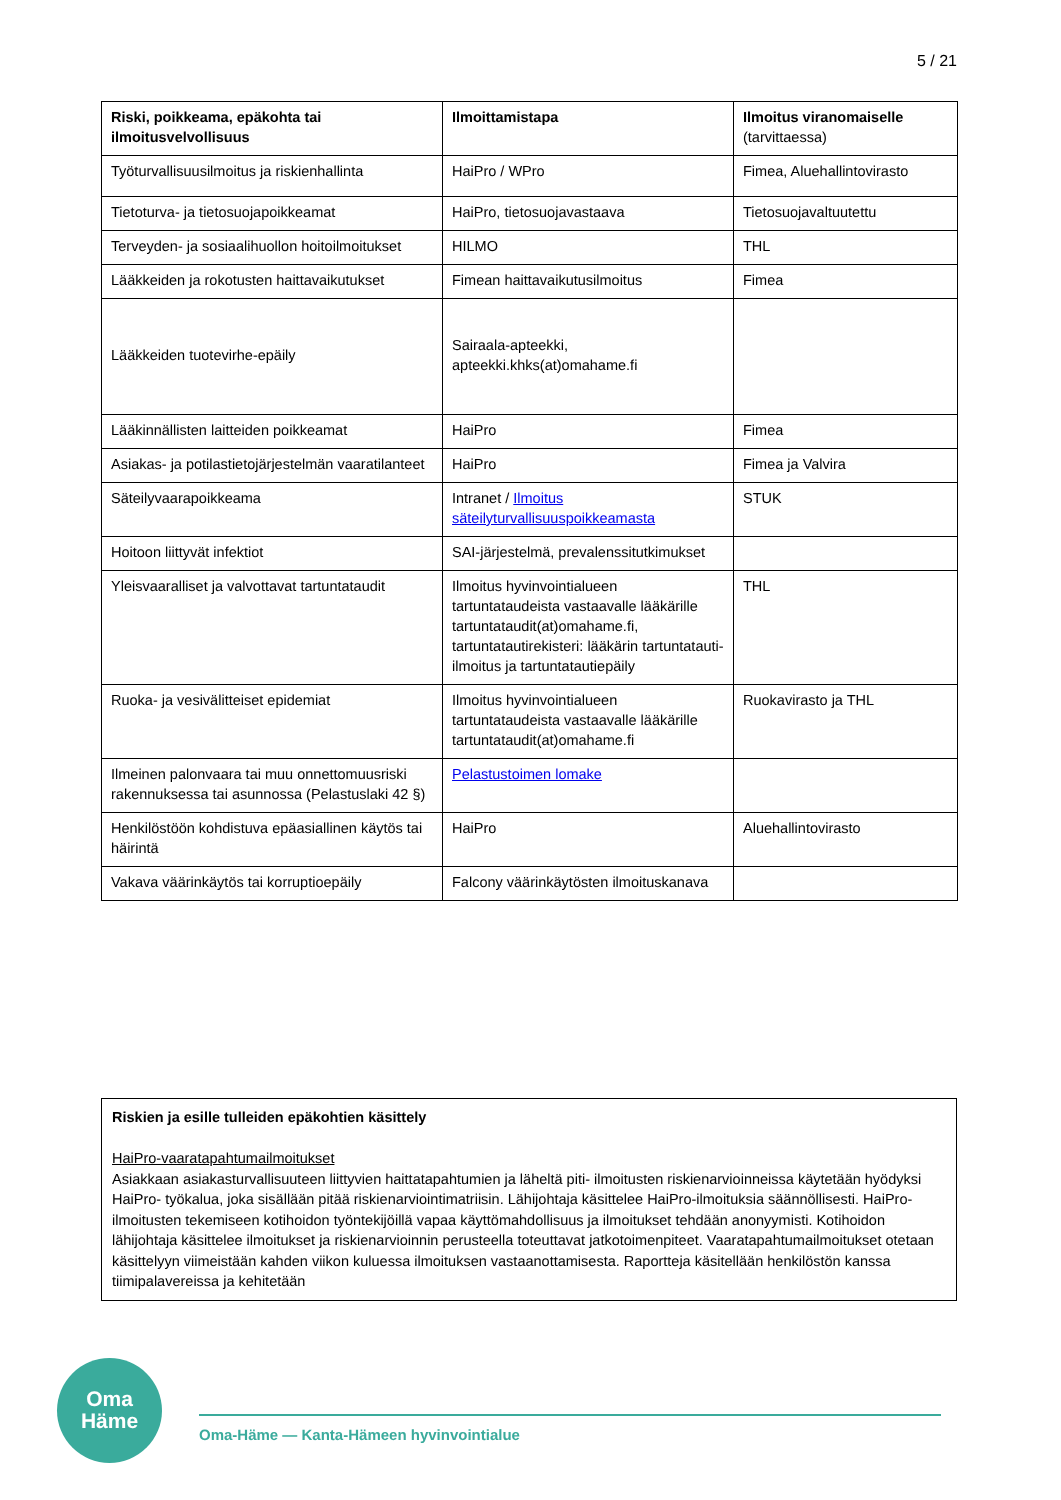5 / 21
| Riski, poikkeama, epäkohta tai ilmoitusvelvollisuus | Ilmoittamistapa | Ilmoitus viranomaiselle (tarvittaessa) |
| --- | --- | --- |
| Työturvallisuusilmoitus ja riskienhallinta | HaiPro / WPro | Fimea, Aluehallintovirasto |
| Tietoturva- ja tietosuojapoikkeamat | HaiPro, tietosuojavastaava | Tietosuojavaltuutettu |
| Terveyden- ja sosiaalihuollon hoitoilmoitukset | HILMO | THL |
| Lääkkeiden ja rokotusten haittavaikutukset | Fimean haittavaikutusilmoitus | Fimea |
| Lääkkeiden tuotevirhe-epäily | Sairaala-apteekki, apteekki.khks(at)omahame.fi | |
| Lääkinnällisten laitteiden poikkeamat | HaiPro | Fimea |
| Asiakas- ja potilastietojärjestelmän vaaratilanteet | HaiPro | Fimea ja Valvira |
| Säteilyvaarapoikkeama | Intranet / Ilmoitus säteilyturvallisuuspoikkeamasta | STUK |
| Hoitoon liittyvät infektiot | SAI-järjestelmä, prevalenssitutkimukset | |
| Yleisvaaralliset ja valvottavat tartuntataudit | Ilmoitus hyvinvointialueen tartuntataudeista vastaavalle lääkärille tartuntataudit(at)omahame.fi, tartuntatautirekisteri: lääkärin tartuntatauti-ilmoitus ja tartuntatautiepäily | THL |
| Ruoka- ja vesivälitteiset epidemiat | Ilmoitus hyvinvointialueen tartuntataudeista vastaavalle lääkärille tartuntataudit(at)omahame.fi | Ruokavirasto ja THL |
| Ilmeinen palonvaara tai muu onnettomuusriski rakennuksessa tai asunnossa (Pelastuslaki 42 §) | Pelastustoimen lomake | |
| Henkilöstöön kohdistuva epäasiallinen käytös tai häirintä | HaiPro | Aluehallintovirasto |
| Vakava väärinkäytös tai korruptioepäily | Falcony väärinkäytösten ilmoituskanava | |
Riskien ja esille tulleiden epäkohtien käsittely
HaiPro-vaaratapahtumailmoitukset
Asiakkaan asiakasturvallisuuteen liittyvien haittatapahtumien ja läheltä piti- ilmoitusten riskienarvioinneissa käytetään hyödyksi HaiPro- työkalua, joka sisällään pitää riskienarviointimatriisin. Lähijohtaja käsittelee HaiPro-ilmoituksia säännöllisesti. HaiPro- ilmoitusten tekemiseen kotihoidon työntekijöillä vapaa käyttömahdollisuus ja ilmoitukset tehdään anonyymisti. Kotihoidon lähijohtaja käsittelee ilmoitukset ja riskienarvioinnin perusteella toteuttavat jatkotoimenpiteet. Vaaratapahtumailmoitukset otetaan käsittelyyn viimeistään kahden viikon kuluessa ilmoituksen vastaanottamisesta. Raportteja käsitellään henkilöstön kanssa tiimipalavereissa ja kehitetään
Oma
Häme
Oma-Häme — Kanta-Hämeen hyvinvointialue